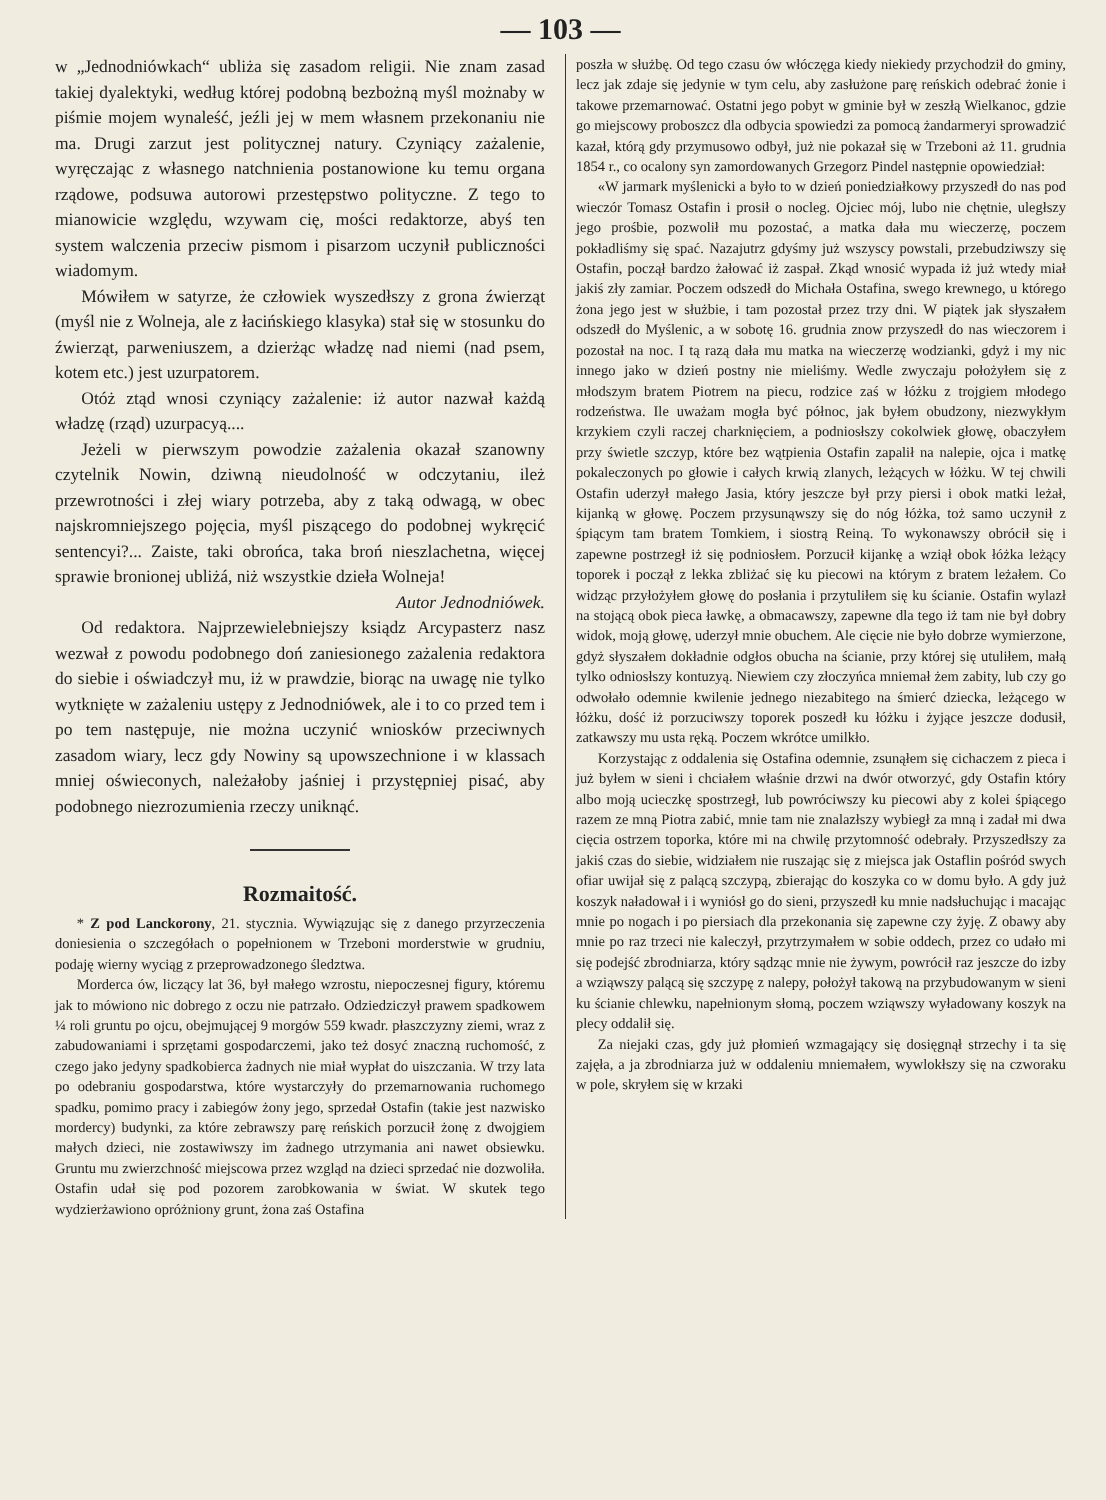— 103 —
w „Jednodniówkach“ ubliża się zasadom religii. Nie znam zasad takiej dyalektyki, według której podobną bezbożną myśl możnaby w piśmie mojem wynaleść, jeźli jej w mem własnem przekonaniu nie ma. Drugi zarzut jest politycznej natury. Czyniący zażalenie, wyręczając z własnego natchnienia postanowione ku temu organa rządowe, podsuwa autorowi przestępstwo polityczne. Z tego to mianowicie względu, wzywam cię, mości redaktorze, abyś ten system walczenia przeciw pismom i pisarzom uczynił publiczności wiadomym.
Mówiłem w satyrze, że człowiek wyszedłszy z grona źwierząt (myśl nie z Wolneja, ale z łacińskiego klasyka) stał się w stosunku do źwierząt, parweniuszem, a dzierżąc władzę nad niemi (nad psem, kotem etc.) jest uzurpatorem.
Otóż ztąd wnosi czyniący zażalenie: iż autor nazwał każdą władzę (rząd) uzurpacyą....
Jeżeli w pierwszym powodzie zażalenia okazał szanowny czytelnik Nowin, dziwną nieudolność w odczytaniu, ileż przewrotności i złej wiary potrzeba, aby z taką odwagą, w obec najskromniejszego pojęcia, myśl piszącego do podobnej wykręcić sentencyi?... Zaiste, taki obrońca, taka broń nieszlachetna, więcej sprawie bronionej ubliżá, niż wszystkie dzieła Wolneja!
Autor Jednodniówek.
Od redaktora. Najprzewielebniejszy ksiądz Arcypasterz nasz wezwał z powodu podobnego doń zaniesionego zażalenia redaktora do siebie i oświadczył mu, iż w prawdzie, biorąc na uwagę nie tylko wytknięte w zażaleniu ustępy z Jednodniówek, ale i to co przed tem i po tem następuje, nie można uczynić wniosków przeciwnych zasadom wiary, lecz gdy Nowiny są upowszechnione i w klassach mniej oświeconych, należałoby jaśniej i przystępniej pisać, aby podobnego niezrozumienia rzeczy uniknąć.
Rozmaitość.
* Z pod Lanckorony, 21. stycznia. Wywiązując się z danego przyrzeczenia doniesienia o szczegółach o popełnionem w Trzeboni morderstwie w grudniu, podaję wierny wyciąg z przeprowadzonego śledztwa.
Morderca ów, liczący lat 36, był małego wzrostu, niepoczesnej figury, któremu jak to mówiono nic dobrego z oczu nie patrzało. Odziedziczył prawem spadkowem ¼ roli gruntu po ojcu, obejmującej 9 morgów 559 kwadr. płaszczyzny ziemi, wraz z zabudowaniami i sprzętami gospodarczemi, jako też dosyć znaczną ruchomość, z czego jako jedyny spadkobierca żadnych nie miał wypłat do uiszczania. W trzy lata po odebraniu gospodarstwa, które wystarczyły do przemarnowania ruchomego spadku, pomimo pracy i zabiegów żony jego, sprzedał Ostafin (takie jest nazwisko mordercy) budynki, za które zebrawszy parę reńskich porzucił żonę z dwojgiem małych dzieci, nie zostawiwszy im żadnego utrzymania ani nawet obsiewku. Gruntu mu zwierzchność miejscowa przez wzgląd na dzieci sprzedać nie dozwoliła. Ostafin udał się pod pozorem zarobkowania w świat. W skutek tego wydzierżawiono opróżniony grunt, żona zaś Ostafina
poszła w służbę. Od tego czasu ów włóczęga kiedy niekiedy przychodził do gminy, lecz jak zdaje się jedynie w tym celu, aby zasłużone parę reńskich odebrać żonie i takowe przemarnować. Ostatni jego pobyt w gminie był w zeszłą Wielkanoc, gdzie go miejscowy proboszcz dla odbycia spowiedzi za pomocą żandarmeryi sprowadzić kazał, którą gdy przymusowo odbył, już nie pokazał się w Trzeboni aż 11. grudnia 1854 r., co ocalony syn zamordowanych Grzegorz Pindel następnie opowiedział:
«W jarmark myślenicki a było to w dzień poniedziałkowy przyszedł do nas pod wieczór Tomasz Ostafin i prosił o nocleg. Ojciec mój, lubo nie chętnie, uległszy jego prośbie, pozwolił mu pozostać, a matka dała mu wieczerzę, poczem pokładliśmy się spać. Nazajutrz gdyśmy już wszyscy powstali, przebudziwszy się Ostafin, począł bardzo żałować iż zaspał. Zkąd wnosić wypada iż już wtedy miał jakiś zły zamiar. Poczem odszedł do Michała Ostafina, swego krewnego, u którego żona jego jest w służbie, i tam pozostał przez trzy dni. W piątek jak słyszałem odszedł do Myślenic, a w sobotę 16. grudnia znow przyszedł do nas wieczorem i pozostał na noc. I tą razą dała mu matka na wieczerzę wodzianki, gdyż i my nic innego jako w dzień postny nie mieliśmy. Wedle zwyczaju położyłem się z młodszym bratem Piotrem na piecu, rodzice zaś w łóżku z trojgiem młodego rodzeństwa. Ile uważam mogła być północ, jak byłem obudzony, niezwykłym krzykiem czyli raczej charknięciem, a podniosłszy cokolwiek głowę, obaczyłem przy świetle szczyp, które bez wątpienia Ostafin zapalił na nalepie, ojca i matkę pokaleczonych po głowie i całych krwią zlanych, leżących w łóżku. W tej chwili Ostafin uderzył małego Jasia, który jeszcze był przy piersi i obok matki leżał, kijanką w głowę. Poczem przysunąwszy się do nóg łóżka, toż samo uczynił z śpiącym tam bratem Tomkiem, i siostrą Reiną. To wykonawszy obrócił się i zapewne postrzegł iż się podniosłem. Porzucił kijankę a wziął obok łóżka leżący toporek i począł z lekka zbliżać się ku piecowi na którym z bratem leżałem. Co widząc przyłożyłem głowę do posłania i przytuliłem się ku ścianie. Ostafin wylazł na stojącą obok pieca ławkę, a obmacawszy, zapewne dla tego iż tam nie był dobry widok, moją głowę, uderzył mnie obuchem. Ale cięcie nie było dobrze wymierzone, gdyż słyszałem dokładnie odgłos obucha na ścianie, przy której się utuliłem, małą tylko odniosłszy kontuzyą. Niewiem czy złoczyńca mniemał żem zabity, lub czy go odwołało odemnie kwilenie jednego niezabitego na śmierć dziecka, leżącego w łóżku, dość iż porzuciwszy toporek poszedł ku łóżku i żyjące jeszcze dodusił, zatkawszy mu usta ręką. Poczem wkrótce umilkło.
Korzystając z oddalenia się Ostafina odemnie, zsunąłem się cichaczem z pieca i już byłem w sieni i chciałem właśnie drzwi na dwór otworzyć, gdy Ostafin który albo moją ucieczkę spostrzegł, lub powróciwszy ku piecowi aby z kolei śpiącego razem ze mną Piotra zabić, mnie tam nie znalazłszy wybiegł za mną i zadał mi dwa cięcia ostrzem toporka, które mi na chwilę przytomność odebrały. Przyszedłszy za jakiś czas do siebie, widziałem nie ruszając się z miejsca jak Ostaflin pośród swych ofiar uwijał się z palącą szczypą, zbierając do koszyka co w domu było. A gdy już koszyk naładował i i wyniósł go do sieni, przyszedł ku mnie nadsłuchując i macając mnie po nogach i po piersiach dla przekonania się zapewne czy żyję. Z obawy aby mnie po raz trzeci nie kaleczył, przytrzymałem w sobie oddech, przez co udało mi się podejść zbrodniarza, który sądząc mnie nie żywym, powrócił raz jeszcze do izby a wziąwszy palącą się szczypę z nalepy, położył takową na przybudowanym w sieni ku ścianie chlewku, napełnionym słomą, poczem wziąwszy wyładowany koszyk na plecy oddalił się.
Za niejaki czas, gdy już płomień wzmagający się dosięgnął strzechy i ta się zajęła, a ja zbrodniarza już w oddaleniu mniemałem, wywlokłszy się na czworaku w pole, skryłem się w krzaki